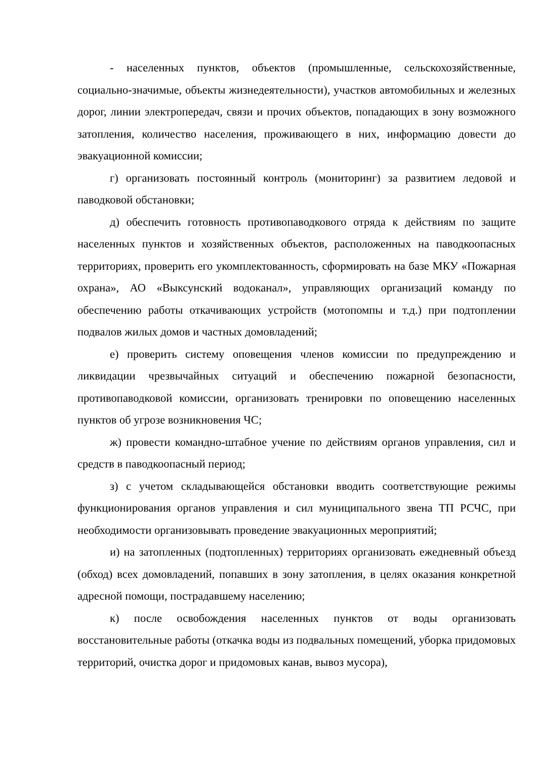- населенных пунктов, объектов (промышленные, сельскохозяйственные, социально-значимые, объекты жизнедеятельности), участков автомобильных и железных дорог, линии электропередач, связи и прочих объектов, попадающих в зону возможного затопления, количество населения, проживающего в них, информацию довести до эвакуационной комиссии;
г) организовать постоянный контроль (мониторинг) за развитием ледовой и паводковой обстановки;
д) обеспечить готовность противопаводкового отряда к действиям по защите населенных пунктов и хозяйственных объектов, расположенных на паводкоопасных территориях, проверить его укомплектованность, сформировать на базе МКУ «Пожарная охрана», АО «Выксунский водоканал», управляющих организаций команду по обеспечению работы откачивающих устройств (мотопомпы и т.д.) при подтоплении подвалов жилых домов и частных домовладений;
е) проверить систему оповещения членов комиссии по предупреждению и ликвидации чрезвычайных ситуаций и обеспечению пожарной безопасности, противопаводковой комиссии, организовать тренировки по оповещению населенных пунктов об угрозе возникновения ЧС;
ж) провести командно-штабное учение по действиям органов управления, сил и средств в паводкоопасный период;
з) с учетом складывающейся обстановки вводить соответствующие режимы функционирования органов управления и сил муниципального звена ТП РСЧС, при необходимости организовывать проведение эвакуационных мероприятий;
и) на затопленных (подтопленных) территориях организовать ежедневный объезд (обход) всех домовладений, попавших в зону затопления, в целях оказания конкретной адресной помощи, пострадавшему населению;
к) после освобождения населенных пунктов от воды организовать восстановительные работы (откачка воды из подвальных помещений, уборка придомовых территорий, очистка дорог и придомовых канав, вывоз мусора),